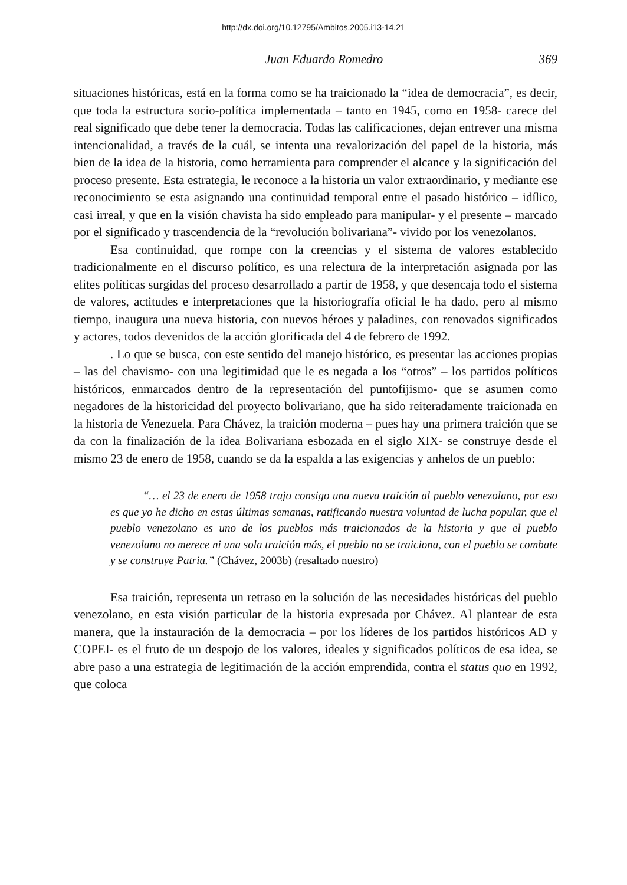http://dx.doi.org/10.12795/Ambitos.2005.i13-14.21
Juan Eduardo Romedro 369
situaciones históricas, está en la forma como se ha traicionado la “idea de democracia”, es decir, que toda la estructura socio-política implementada – tanto en 1945, como en 1958- carece del real significado que debe tener la democracia. Todas las calificaciones, dejan entrever una misma intencionalidad, a través de la cuál, se intenta una revalorización del papel de la historia, más bien de la idea de la historia, como herramienta para comprender el alcance y la significación del proceso presente. Esta estrategia, le reconoce a la historia un valor extraordinario, y mediante ese reconocimiento se esta asignando una continuidad temporal entre el pasado histórico – idílico, casi irreal, y que en la visión chavista ha sido empleado para manipular- y el presente – marcado por el significado y trascendencia de la “revolución bolivariana”- vivido por los venezolanos.
Esa continuidad, que rompe con la creencias y el sistema de valores establecido tradicionalmente en el discurso político, es una relectura de la interpretación asignada por las elites políticas surgidas del proceso desarrollado a partir de 1958, y que desencaja todo el sistema de valores, actitudes e interpretaciones que la historiografía oficial le ha dado, pero al mismo tiempo, inaugura una nueva historia, con nuevos héroes y paladines, con renovados significados y actores, todos devenidos de la acción glorificada del 4 de febrero de 1992.
. Lo que se busca, con este sentido del manejo histórico, es presentar las acciones propias – las del chavismo- con una legitimidad que le es negada a los “otros” – los partidos políticos históricos, enmarcados dentro de la representación del puntofijismo- que se asumen como negadores de la historicidad del proyecto bolivariano, que ha sido reiteradamente traicionada en la historia de Venezuela. Para Chávez, la traición moderna – pues hay una primera traición que se da con la finalización de la idea Bolivariana esbozada en el siglo XIX- se construye desde el mismo 23 de enero de 1958, cuando se da la espalda a las exigencias y anhelos de un pueblo:
“… el 23 de enero de 1958 trajo consigo una nueva traición al pueblo venezolano, por eso es que yo he dicho en estas últimas semanas, ratificando nuestra voluntad de lucha popular, que el pueblo venezolano es uno de los pueblos más traicionados de la historia y que el pueblo venezolano no merece ni una sola traición más, el pueblo no se traiciona, con el pueblo se combate y se construye Patria.” (Chávez, 2003b) (resaltado nuestro)
Esa traición, representa un retraso en la solución de las necesidades históricas del pueblo venezolano, en esta visión particular de la historia expresada por Chávez. Al plantear de esta manera, que la instauración de la democracia – por los líderes de los partidos históricos AD y COPEI- es el fruto de un despojo de los valores, ideales y significados políticos de esa idea, se abre paso a una estrategia de legitimación de la acción emprendida, contra el status quo en 1992, que coloca